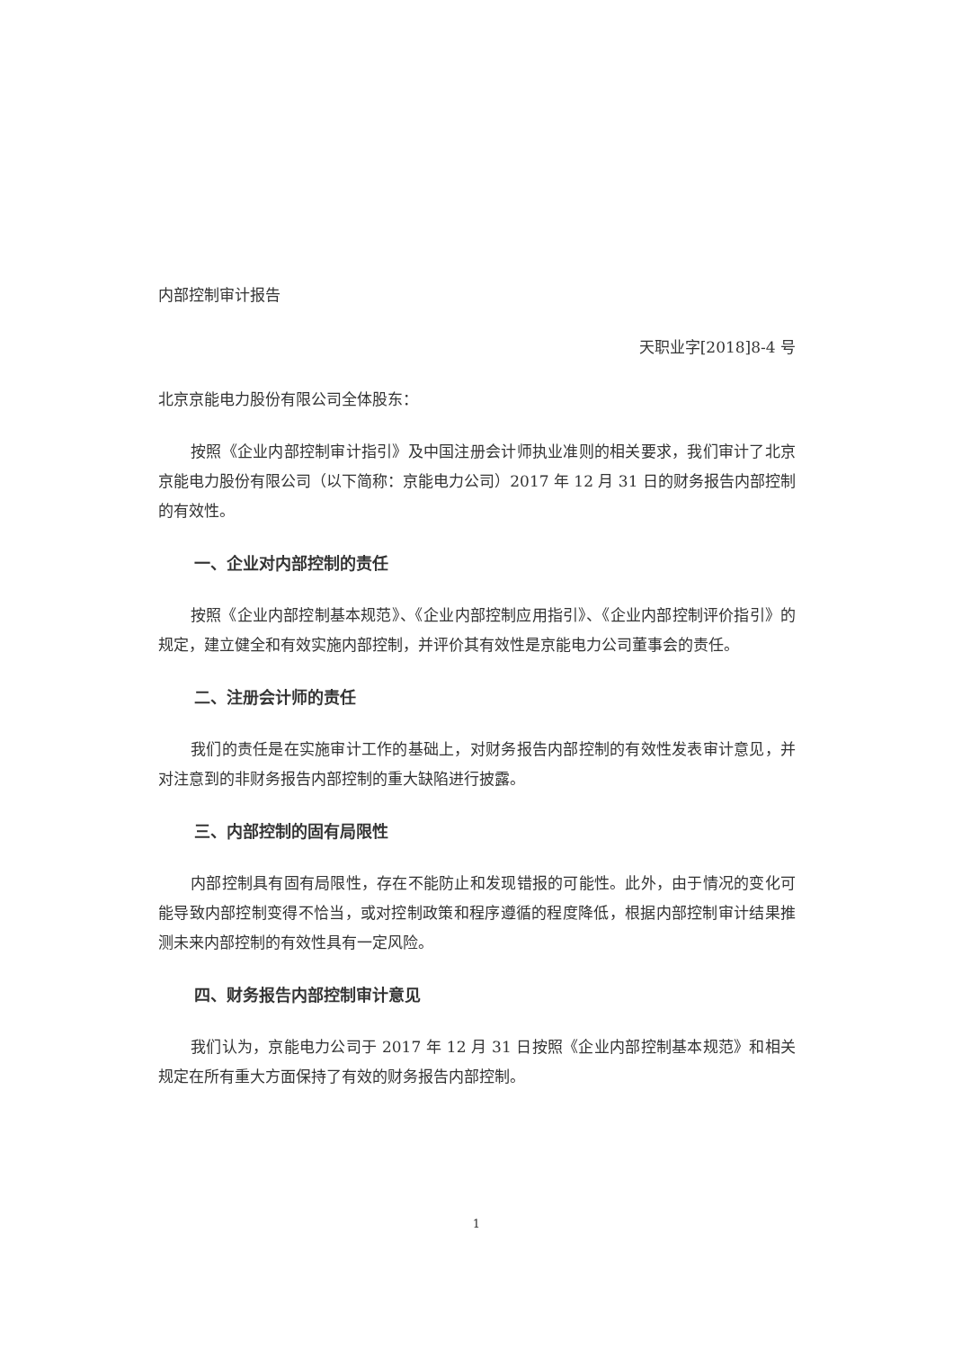内部控制审计报告
天职业字[2018]8-4 号
北京京能电力股份有限公司全体股东：
按照《企业内部控制审计指引》及中国注册会计师执业准则的相关要求，我们审计了北京京能电力股份有限公司（以下简称：京能电力公司）2017 年 12 月 31 日的财务报告内部控制的有效性。
一、企业对内部控制的责任
按照《企业内部控制基本规范》、《企业内部控制应用指引》、《企业内部控制评价指引》的规定，建立健全和有效实施内部控制，并评价其有效性是京能电力公司董事会的责任。
二、注册会计师的责任
我们的责任是在实施审计工作的基础上，对财务报告内部控制的有效性发表审计意见，并对注意到的非财务报告内部控制的重大缺陷进行披露。
三、内部控制的固有局限性
内部控制具有固有局限性，存在不能防止和发现错报的可能性。此外，由于情况的变化可能导致内部控制变得不恰当，或对控制政策和程序遵循的程度降低，根据内部控制审计结果推测未来内部控制的有效性具有一定风险。
四、财务报告内部控制审计意见
我们认为，京能电力公司于 2017 年 12 月 31 日按照《企业内部控制基本规范》和相关规定在所有重大方面保持了有效的财务报告内部控制。
1